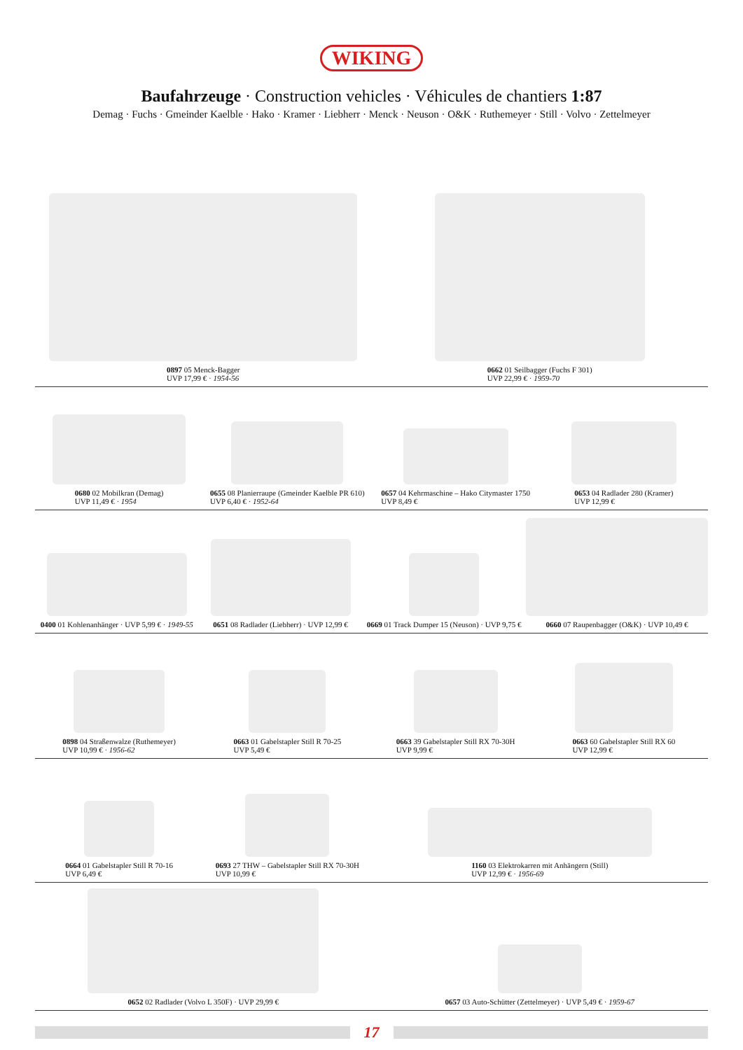WIKING
Baufahrzeuge · Construction vehicles · Véhicules de chantiers 1:87
Demag · Fuchs · Gmeinder Kaelble · Hako · Kramer · Liebherr · Menck · Neuson · O&K · Ruthemeyer · Still · Volvo · Zettelmeyer
0897 05 Menck-Bagger
UVP 17,99 € · 1954-56
0662 01 Seilbagger (Fuchs F 301)
UVP 22,99 € · 1959-70
0680 02 Mobilkran (Demag)
UVP 11,49 € · 1954
0655 08 Planierraupe (Gmeinder Kaelble PR 610)
UVP 6,40 € · 1952-64
0657 04 Kehrmaschine – Hako Citymaster 1750
UVP 8,49 €
0653 04 Radlader 280 (Kramer)
UVP 12,99 €
0400 01 Kohlenanhänger · UVP 5,99 € · 1949-55
0651 08 Radlader (Liebherr) · UVP 12,99 €
0669 01 Track Dumper 15 (Neuson) · UVP 9,75 €
0660 07 Raupenbagger (O&K) · UVP 10,49 €
0898 04 Straßenwalze (Ruthemeyer)
UVP 10,99 € · 1956-62
0663 01 Gabelstapler Still R 70-25
UVP 5,49 €
0663 39 Gabelstapler Still RX 70-30H
UVP 9,99 €
0663 60 Gabelstapler Still RX 60
UVP 12,99 €
0664 01 Gabelstapler Still R 70-16
UVP 6,49 €
0693 27 THW – Gabelstapler Still RX 70-30H
UVP 10,99 €
1160 03 Elektrokarren mit Anhängern (Still)
UVP 12,99 € · 1956-69
0652 02 Radlader (Volvo L 350F) · UVP 29,99 €
0657 03 Auto-Schütter (Zettelmeyer) · UVP 5,49 € · 1959-67
17